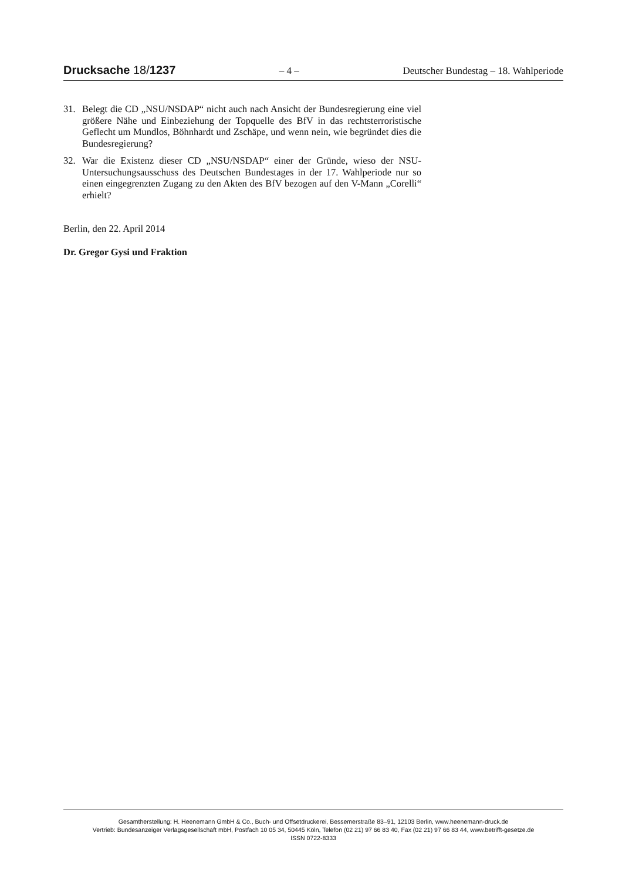Drucksache 18/1237 – 4 – Deutscher Bundestag – 18. Wahlperiode
31. Belegt die CD „NSU/NSDAP“ nicht auch nach Ansicht der Bundesregierung eine viel größere Nähe und Einbeziehung der Topquelle des BfV in das rechtsterroristische Geflecht um Mundlos, Böhnhardt und Zschäpe, und wenn nein, wie begründet dies die Bundesregierung?
32. War die Existenz dieser CD „NSU/NSDAP“ einer der Gründe, wieso der NSU-Untersuchungsausschuss des Deutschen Bundestages in der 17. Wahlperiode nur so einen eingegrenzten Zugang zu den Akten des BfV bezogen auf den V-Mann „Corelli“ erhielt?
Berlin, den 22. April 2014
Dr. Gregor Gysi und Fraktion
Gesamtherstellung: H. Heenemann GmbH & Co., Buch- und Offsetdruckerei, Bessemerstraße 83–91, 12103 Berlin, www.heenemann-druck.de
Vertrieb: Bundesanzeiger Verlagsgesellschaft mbH, Postfach 10 05 34, 50445 Köln, Telefon (02 21) 97 66 83 40, Fax (02 21) 97 66 83 44, www.betrifft-gesetze.de
ISSN 0722-8333